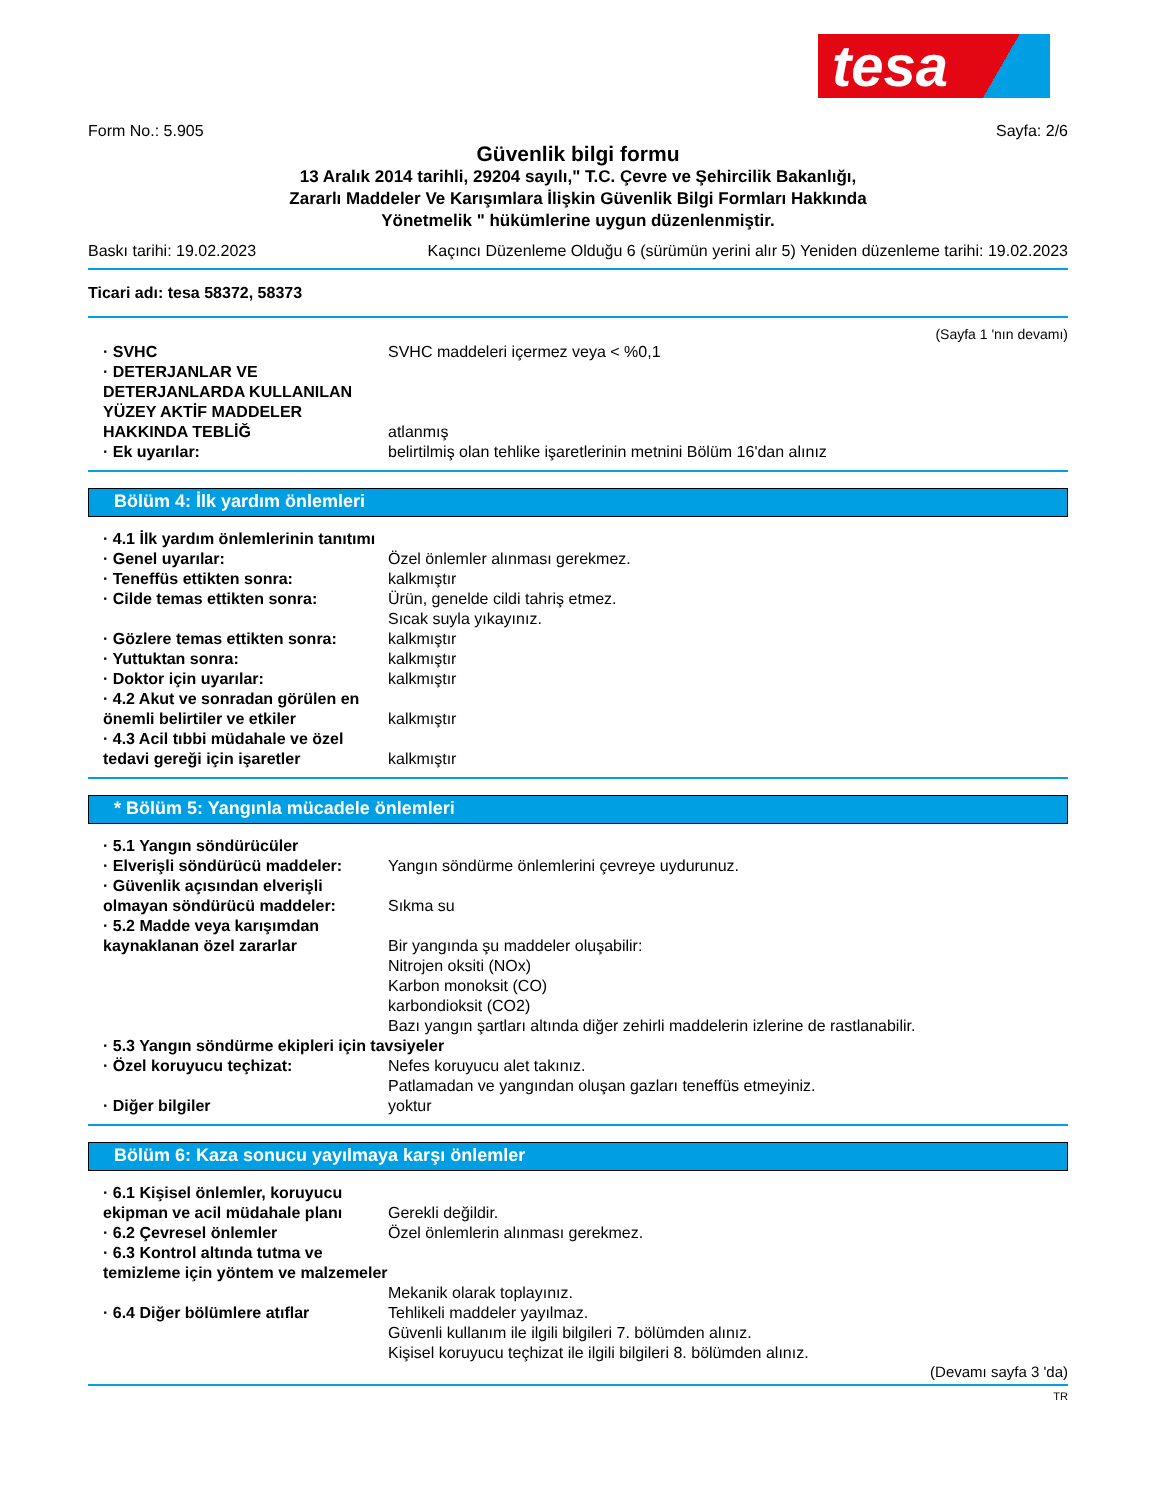tesa
Form No.: 5.905 Sayfa: 2/6
Güvenlik bilgi formu
13 Aralık 2014 tarihli, 29204 sayılı," T.C. Çevre ve Şehircilik Bakanlığı,
Zararlı Maddeler Ve Karışımlara İlişkin Güvenlik Bilgi Formları Hakkında
Yönetmelik " hükümlerine uygun düzenlenmiştir.
Baskı tarihi: 19.02.2023 Kaçıncı Düzenleme Olduğu 6 (sürümün yerini alır 5) Yeniden düzenleme tarihi: 19.02.2023
Ticari adı: tesa 58372, 58373
(Sayfa 1 'nın devamı)
· SVHC SVHC maddeleri içermez veya < %0,1
· DETERJANLAR VE DETERJANLARDA KULLANILAN YÜZEY AKTİF MADDELER HAKKINDA TEBLİĞ
atlanmış
· Ek uyarılar: belirtilmiş olan tehlike işaretlerinin metnini Bölüm 16'dan alınız
Bölüm 4: İlk yardım önlemleri
· 4.1 İlk yardım önlemlerinin tanıtımı
· Genel uyarılar: Özel önlemler alınması gerekmez.
· Teneffüs ettikten sonra: kalkmıştır
· Cilde temas ettikten sonra: Ürün, genelde cildi tahriş etmez.
Sıcak suyla yıkayınız.
· Gözlere temas ettikten sonra: kalkmıştır
· Yuttuktan sonra: kalkmıştır
· Doktor için uyarılar: kalkmıştır
· 4.2 Akut ve sonradan görülen en önemli belirtiler ve etkiler
kalkmıştır
· 4.3 Acil tıbbi müdahale ve özel tedavi gereği için işaretler
kalkmıştır
* Bölüm 5: Yangınla mücadele önlemleri
· 5.1 Yangın söndürücüler
· Elverişli söndürücü maddeler: Yangın söndürme önlemlerini çevreye uydurunuz.
· Güvenlik açısından elverişli olmayan söndürücü maddeler:
Sıkma su
· 5.2 Madde veya karışımdan kaynaklanan özel zararlar
Bir yangında şu maddeler oluşabilir:
Nitrojen oksiti (NOx)
Karbon monoksit (CO)
karbondioksit (CO2)
Bazı yangın şartları altında diğer zehirli maddelerin izlerine de rastlanabilir.
· 5.3 Yangın söndürme ekipleri için tavsiyeler
· Özel koruyucu teçhizat: Nefes koruyucu alet takınız.
Patlamadan ve yangından oluşan gazları teneffüs etmeyiniz.
· Diğer bilgiler yoktur
Bölüm 6: Kaza sonucu yayılmaya karşı önlemler
· 6.1 Kişisel önlemler, koruyucu ekipman ve acil müdahale planı
Gerekli değildir.
· 6.2 Çevresel önlemler Özel önlemlerin alınması gerekmez.
· 6.3 Kontrol altında tutma ve temizleme için yöntem ve malzemeler
Mekanik olarak toplayınız.
· 6.4 Diğer bölümlere atıflar Tehlikeli maddeler yayılmaz.
Güvenli kullanım ile ilgili bilgileri 7. bölümden alınız.
Kişisel koruyucu teçhizat ile ilgili bilgileri 8. bölümden alınız.
(Devamı sayfa 3 'da)
TR